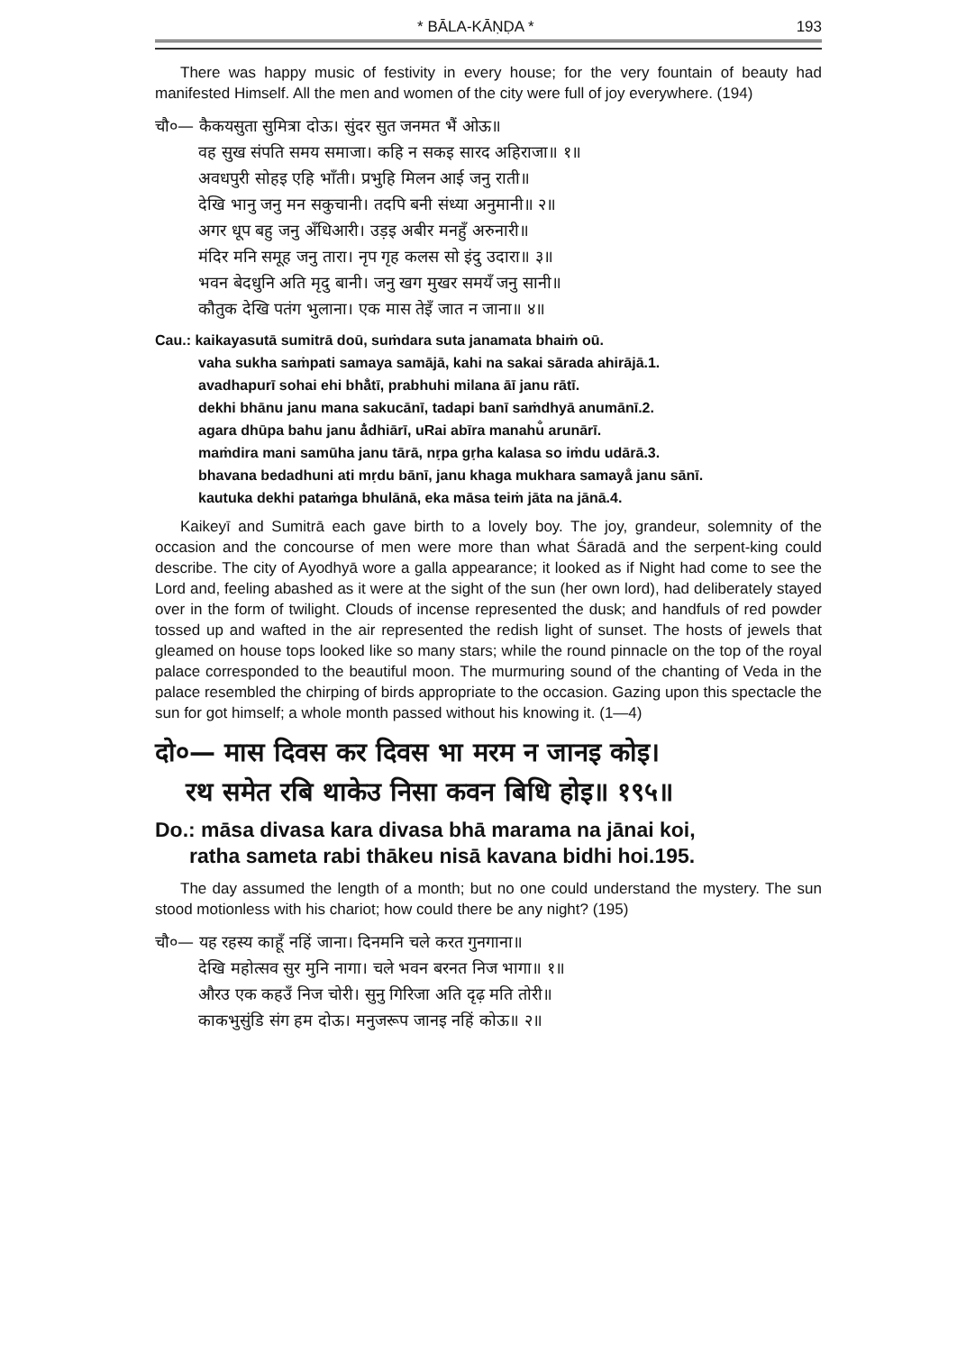* BĀLA-KĀṆḌA * 193
There was happy music of festivity in every house; for the very fountain of beauty had manifested Himself. All the men and women of the city were full of joy everywhere. (194)
चौ०— कैकयसुता सुमित्रा दोऊ। सुंदर सुत जनमत भैं ओऊ॥
वह सुख संपति समय समाजा। कहि न सकइ सारद अहिराजा॥ १॥
अवधपुरी सोहइ एहि भाँती। प्रभुहि मिलन आई जनु राती॥
देखि भानु जनु मन सकुचानी। तदपि बनी संध्या अनुमानी॥ २॥
अगर धूप बहु जनु अँधिआरी। उड़इ अबीर मनहुँ अरुनारी॥
मंदिर मनि समूह जनु तारा। नृप गृह कलस सो इंदु उदारा॥ ३॥
भवन बेदधुनि अति मृदु बानी। जनु खग मुखर समयँ जनु सानी॥
कौतुक देखि पतंग भुलाना। एक मास तेइँ जात न जाना॥ ४॥
Cau.: kaikayasutā sumitrā doū, suṁdara suta janamata bhaiṁ oū.
vaha sukha saṁpati samaya samājā, kahi na sakai sārada ahirājā.1.
avadhapurī sohai ehi bhā̐tī, prabhuhi milana āī janu rātī.
dekhi bhānu janu mana sakucānī, tadapi banī saṁdhyā anumānī.2.
agara dhūpa bahu janu ȧ̐dhiārī, uRai abīra manahu̐ arunārī.
maṁdira mani samūha janu tārā, nṛpa gṛha kalasa so iṁdu udārā.3.
bhavana bedadhuni ati mṛdu bānī, janu khaga mukhara samaya̐ janu sānī.
kautuka dekhi pataṁga bhulānā, eka māsa teiṁ jāta na jānā.4.
Kaikeyī and Sumitrā each gave birth to a lovely boy. The joy, grandeur, solemnity of the occasion and the concourse of men were more than what Śāradā and the serpent-king could describe. The city of Ayodhyā wore a galla appearance; it looked as if Night had come to see the Lord and, feeling abashed as it were at the sight of the sun (her own lord), had deliberately stayed over in the form of twilight. Clouds of incense represented the dusk; and handfuls of red powder tossed up and wafted in the air represented the redish light of sunset. The hosts of jewels that gleamed on house tops looked like so many stars; while the round pinnacle on the top of the royal palace corresponded to the beautiful moon. The murmuring sound of the chanting of Veda in the palace resembled the chirping of birds appropriate to the occasion. Gazing upon this spectacle the sun for got himself; a whole month passed without his knowing it. (1—4)
दो०— मास दिवस कर दिवस भा मरम न जानइ कोइ।
रथ समेत रबि थाकेउ निसा कवन बिधि होइ॥ १९५॥
Do.: māsa divasa kara divasa bhā marama na jānai koi,
ratha sameta rabi thākeu nisā kavana bidhi hoi.195.
The day assumed the length of a month; but no one could understand the mystery. The sun stood motionless with his chariot; how could there be any night? (195)
चौ०— यह रहस्य काहूँ नहिं जाना। दिनमनि चले करत गुनगाना॥
देखि महोत्सव सुर मुनि नागा। चले भवन बरनत निज भागा॥ १॥
औरउ एक कहउँ निज चोरी। सुनु गिरिजा अति दृढ़ मति तोरी॥
काकभुसुंडि संग हम दोऊ। मनुजरूप जानइ नहिं कोऊ॥ २॥